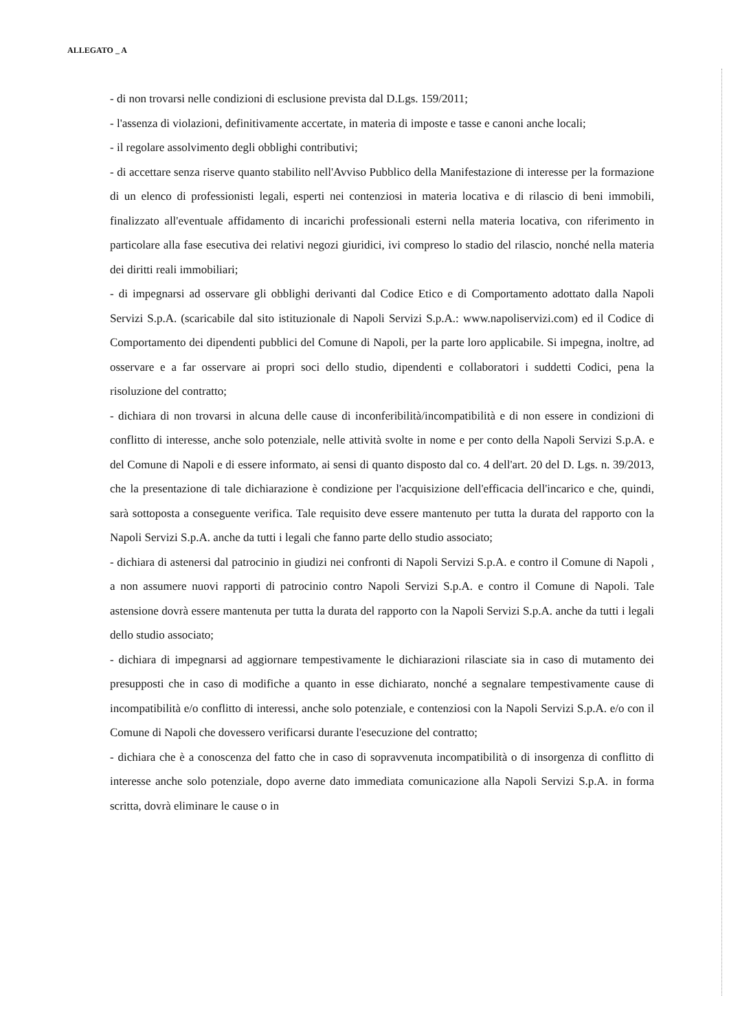ALLEGATO _ A
- di non trovarsi nelle condizioni di esclusione prevista dal D.Lgs. 159/2011;
- l'assenza di violazioni, definitivamente accertate, in materia di imposte e tasse e canoni anche locali;
- il regolare assolvimento degli obblighi contributivi;
- di accettare senza riserve quanto stabilito nell'Avviso Pubblico della Manifestazione di interesse per la formazione di un elenco di professionisti legali, esperti nei contenziosi in materia locativa e di rilascio di beni immobili, finalizzato all'eventuale affidamento di incarichi professionali esterni nella materia locativa, con riferimento in particolare alla fase esecutiva dei relativi negozi giuridici, ivi compreso lo stadio del rilascio, nonché nella materia dei diritti reali immobiliari;
- di impegnarsi ad osservare gli obblighi derivanti dal Codice Etico e di Comportamento adottato dalla Napoli Servizi S.p.A. (scaricabile dal sito istituzionale di Napoli Servizi S.p.A.: www.napoliservizi.com) ed il Codice di Comportamento dei dipendenti pubblici del Comune di Napoli, per la parte loro applicabile. Si impegna, inoltre, ad osservare e a far osservare ai propri soci dello studio, dipendenti e collaboratori i suddetti Codici, pena la risoluzione del contratto;
- dichiara di non trovarsi in alcuna delle cause di inconferibilità/incompatibilità e di non essere in condizioni di conflitto di interesse, anche solo potenziale, nelle attività svolte in nome e per conto della Napoli Servizi S.p.A. e del Comune di Napoli e di essere informato, ai sensi di quanto disposto dal co. 4 dell'art. 20 del D. Lgs. n. 39/2013, che la presentazione di tale dichiarazione è condizione per l'acquisizione dell'efficacia dell'incarico e che, quindi, sarà sottoposta a conseguente verifica. Tale requisito deve essere mantenuto per tutta la durata del rapporto con la Napoli Servizi S.p.A. anche da tutti i legali che fanno parte dello studio associato;
- dichiara di astenersi dal patrocinio in giudizi nei confronti di Napoli Servizi S.p.A. e contro il Comune di Napoli , a non assumere nuovi rapporti di patrocinio contro Napoli Servizi S.p.A. e contro il Comune di Napoli. Tale astensione dovrà essere mantenuta per tutta la durata del rapporto con la Napoli Servizi S.p.A. anche da tutti i legali dello studio associato;
- dichiara di impegnarsi ad aggiornare tempestivamente le dichiarazioni rilasciate sia in caso di mutamento dei presupposti che in caso di modifiche a quanto in esse dichiarato, nonché a segnalare tempestivamente cause di incompatibilità e/o conflitto di interessi, anche solo potenziale, e contenziosi con la Napoli Servizi S.p.A. e/o con il Comune di Napoli che dovessero verificarsi durante l'esecuzione del contratto;
- dichiara che è a conoscenza del fatto che in caso di sopravvenuta incompatibilità o di insorgenza di conflitto di interesse anche solo potenziale, dopo averne dato immediata comunicazione alla Napoli Servizi S.p.A. in forma scritta, dovrà eliminare le cause o in